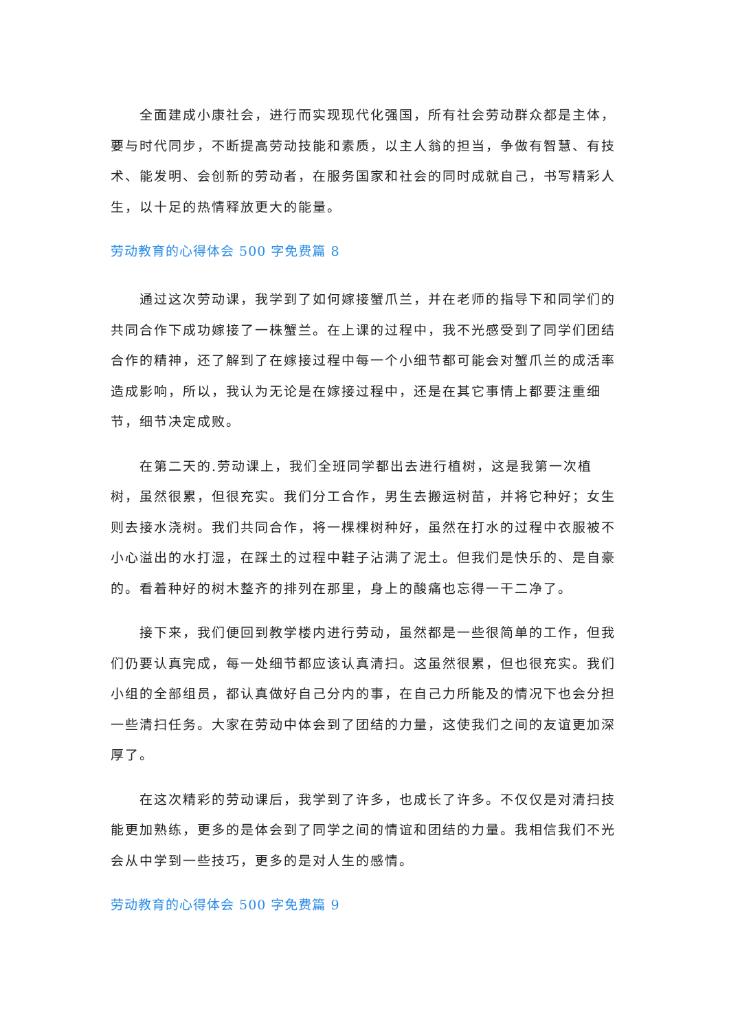全面建成小康社会，进行而实现现代化强国，所有社会劳动群众都是主体，要与时代同步，不断提高劳动技能和素质，以主人翁的担当，争做有智慧、有技术、能发明、会创新的劳动者，在服务国家和社会的同时成就自己，书写精彩人生，以十足的热情释放更大的能量。
劳动教育的心得体会 500 字免费篇 8
通过这次劳动课，我学到了如何嫁接蟹爪兰，并在老师的指导下和同学们的共同合作下成功嫁接了一株蟹兰。在上课的过程中，我不光感受到了同学们团结合作的精神，还了解到了在嫁接过程中每一个小细节都可能会对蟹爪兰的成活率造成影响，所以，我认为无论是在嫁接过程中，还是在其它事情上都要注重细节，细节决定成败。
在第二天的.劳动课上，我们全班同学都出去进行植树，这是我第一次植树，虽然很累，但很充实。我们分工合作，男生去搬运树苗，并将它种好；女生则去接水浇树。我们共同合作，将一棵棵树种好，虽然在打水的过程中衣服被不小心溢出的水打湿，在踩土的过程中鞋子沾满了泥土。但我们是快乐的、是自豪的。看着种好的树木整齐的排列在那里，身上的酸痛也忘得一干二净了。
接下来，我们便回到教学楼内进行劳动，虽然都是一些很简单的工作，但我们仍要认真完成，每一处细节都应该认真清扫。这虽然很累，但也很充实。我们小组的全部组员，都认真做好自己分内的事，在自己力所能及的情况下也会分担一些清扫任务。大家在劳动中体会到了团结的力量，这使我们之间的友谊更加深厚了。
在这次精彩的劳动课后，我学到了许多，也成长了许多。不仅仅是对清扫技能更加熟练，更多的是体会到了同学之间的情谊和团结的力量。我相信我们不光会从中学到一些技巧，更多的是对人生的感情。
劳动教育的心得体会 500 字免费篇 9